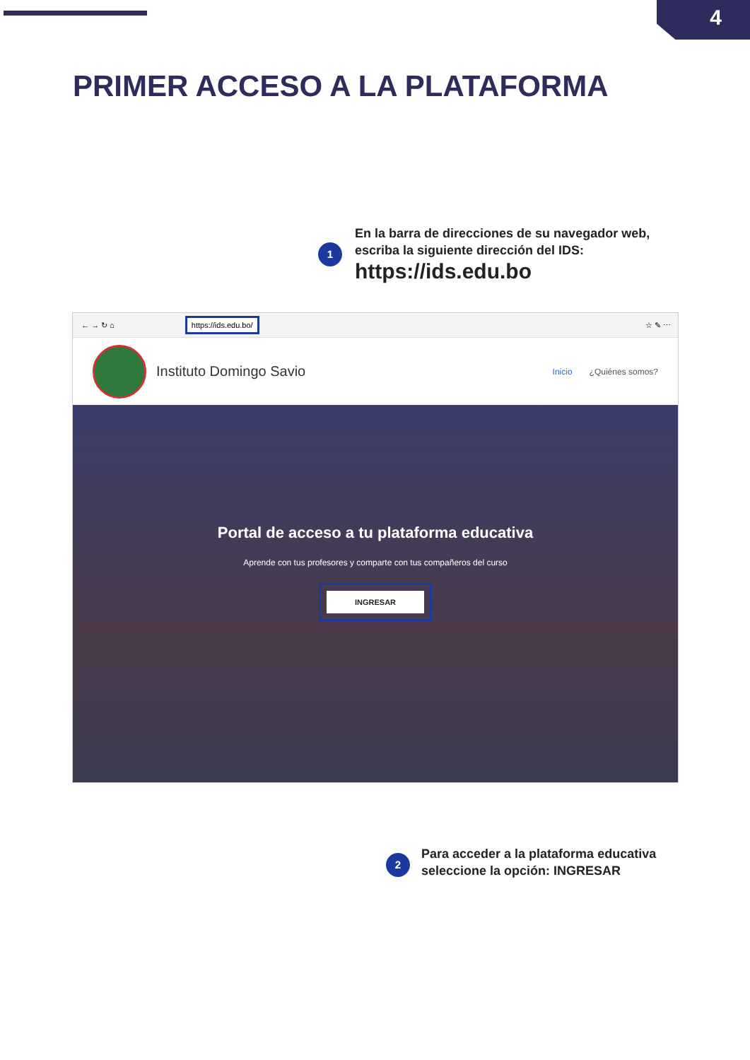4
PRIMER ACCESO A LA PLATAFORMA
1
En la barra de direcciones de su navegador web,
escriba la siguiente dirección del IDS:
https://ids.edu.bo
← → ↻ ⌂ https://ids.edu.bo/ ☆ ✎ ⋯
Instituto Domingo Savio Inicio ¿Quiénes somos?
Portal de acceso a tu plataforma educativa
Aprende con tus profesores y comparte con tus compañeros del curso
INGRESAR
2
Para acceder a la plataforma educativa
seleccione la opción: INGRESAR